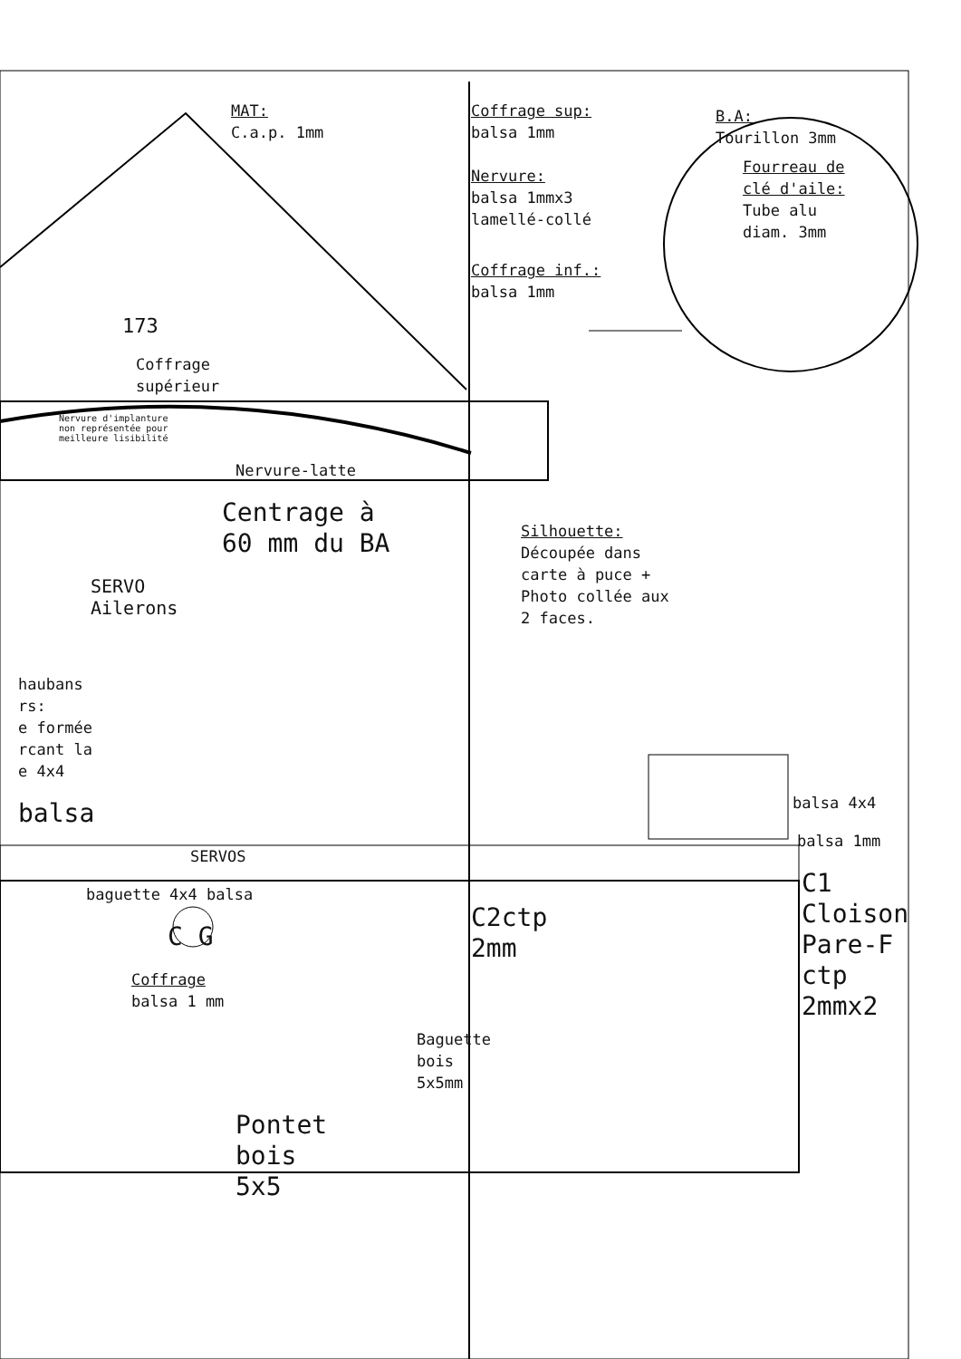MAT:
C.a.p. 1mm
173
Coffrage
supérieur
Nervure d'implanture
non représentée pour
meilleure lisibilité
Nervure-latte
Centrage à
60 mm du BA
SERVO
Ailerons
haubans
rs:
e formée
rcant la
e 4x4
balsa
SERVOS
baguette 4x4 balsa
C G
Coffrage
balsa 1 mm
Baguette bois 5x5mm
Pontet
bois
5x5
Coffrage sup:
balsa 1mm
B.A:
Tourillon 3mm
Nervure:
balsa 1mmx3
lamellé-collé
Fourreau de
clé d'aile:
Tube alu
diam. 3mm
Coffrage inf.:
balsa 1mm
Silhouette:
Découpée dans
carte à puce +
Photo collée aux
2 faces.
balsa 4x4
balsa 1mm
C1
Cloison
Pare-F
ctp
2mmx2
C2ctp
2mm